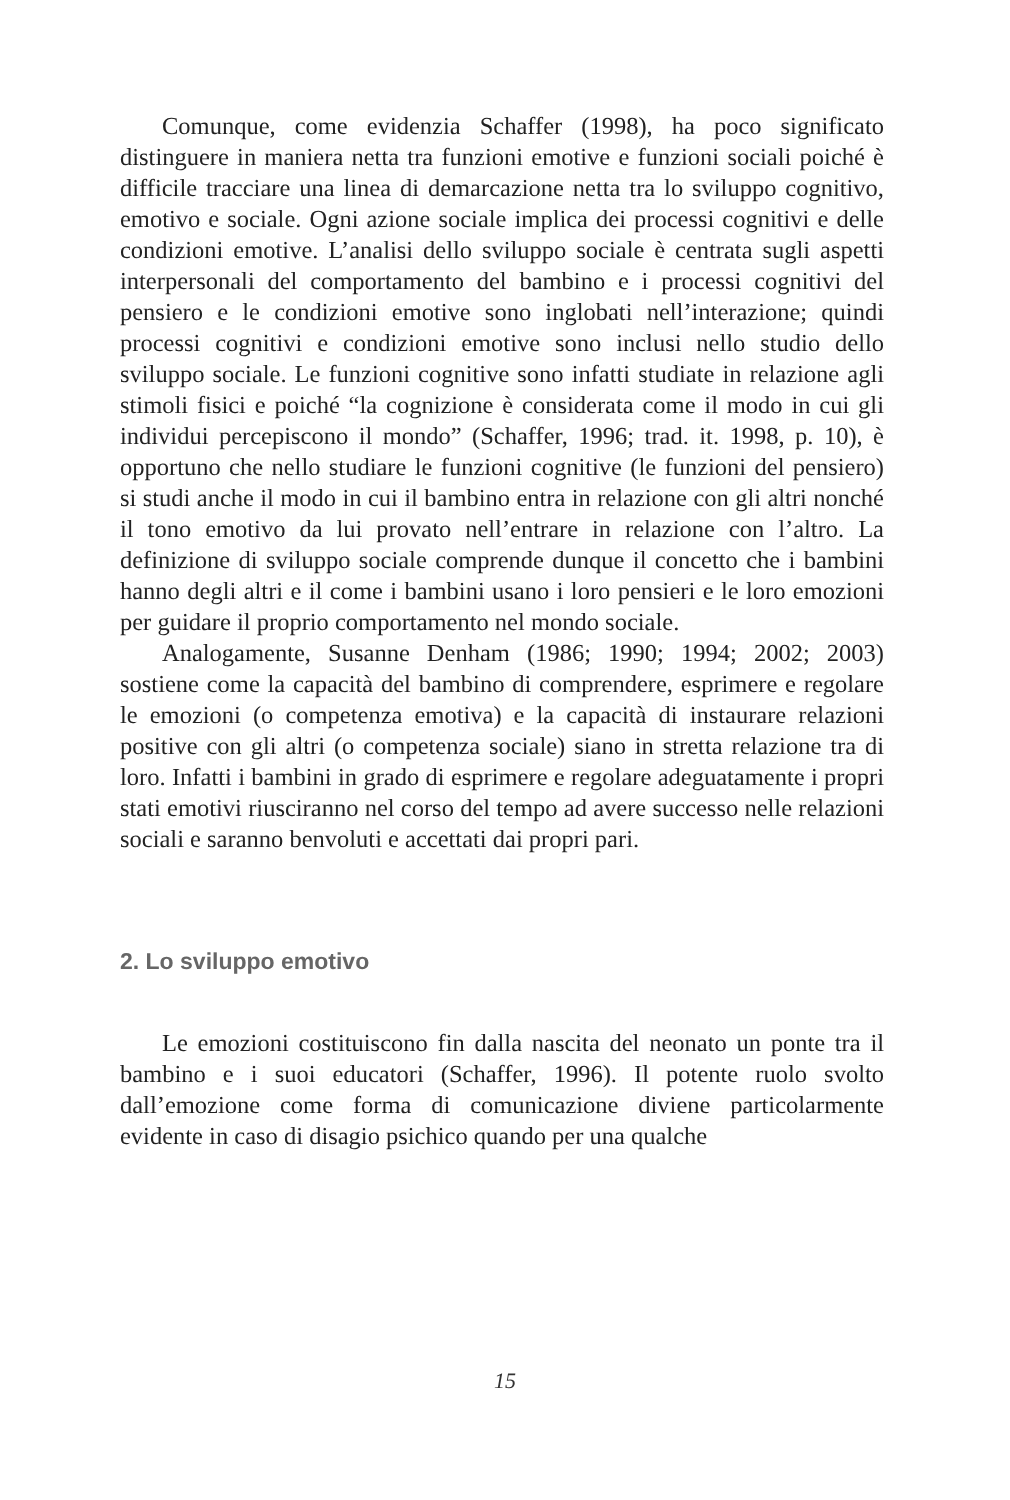Comunque, come evidenzia Schaffer (1998), ha poco significato distinguere in maniera netta tra funzioni emotive e funzioni sociali poiché è difficile tracciare una linea di demarcazione netta tra lo sviluppo cognitivo, emotivo e sociale. Ogni azione sociale implica dei processi cognitivi e delle condizioni emotive. L’analisi dello sviluppo sociale è centrata sugli aspetti interpersonali del comportamento del bambino e i processi cognitivi del pensiero e le condizioni emotive sono inglobati nell’interazione; quindi processi cognitivi e condizioni emotive sono inclusi nello studio dello sviluppo sociale. Le funzioni cognitive sono infatti studiate in relazione agli stimoli fisici e poiché “la cognizione è considerata come il modo in cui gli individui percepiscono il mondo” (Schaffer, 1996; trad. it. 1998, p. 10), è opportuno che nello studiare le funzioni cognitive (le funzioni del pensiero) si studi anche il modo in cui il bambino entra in relazione con gli altri nonché il tono emotivo da lui provato nell’entrare in relazione con l’altro. La definizione di sviluppo sociale comprende dunque il concetto che i bambini hanno degli altri e il come i bambini usano i loro pensieri e le loro emozioni per guidare il proprio comportamento nel mondo sociale.
Analogamente, Susanne Denham (1986; 1990; 1994; 2002; 2003) sostiene come la capacità del bambino di comprendere, esprimere e regolare le emozioni (o competenza emotiva) e la capacità di instaurare relazioni positive con gli altri (o competenza sociale) siano in stretta relazione tra di loro. Infatti i bambini in grado di esprimere e regolare adeguatamente i propri stati emotivi riusciranno nel corso del tempo ad avere successo nelle relazioni sociali e saranno benvoluti e accettati dai propri pari.
2. Lo sviluppo emotivo
Le emozioni costituiscono fin dalla nascita del neonato un ponte tra il bambino e i suoi educatori (Schaffer, 1996). Il potente ruolo svolto dall’emozione come forma di comunicazione diviene particolarmente evidente in caso di disagio psichico quando per una qualche
15